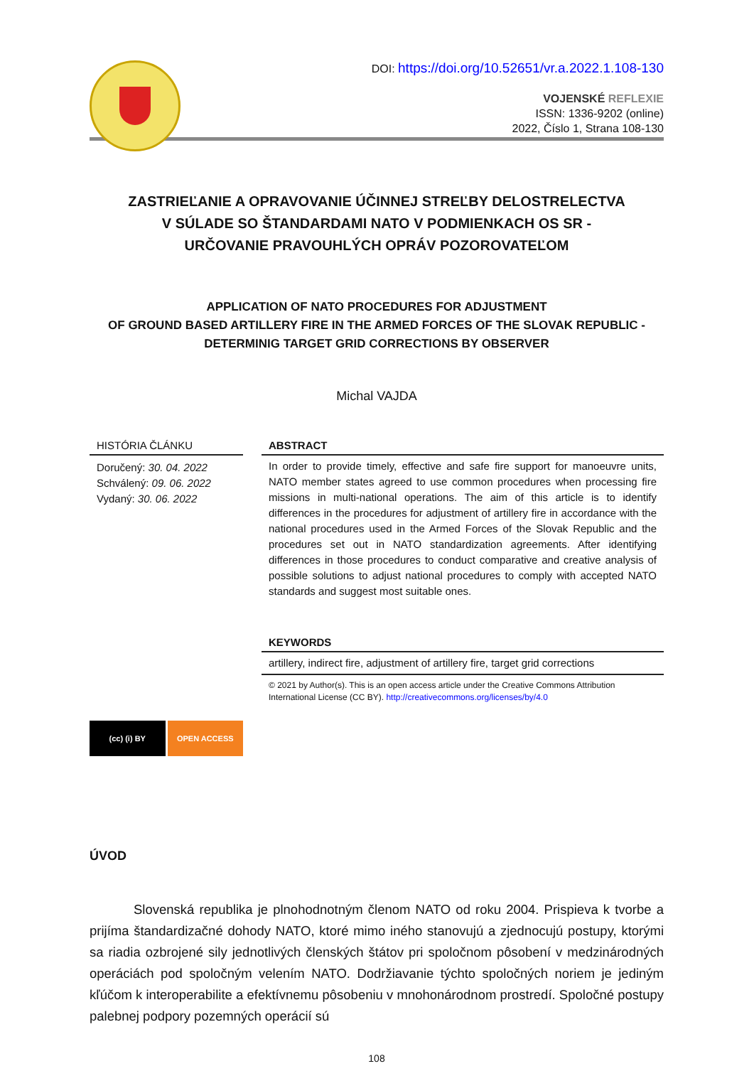DOI: https://doi.org/10.52651/vr.a.2022.1.108-130
VOJENSKÉ REFLEXIE
ISSN: 1336-9202 (online)
2022, Číslo 1, Strana 108-130
ZASTRIEĽANIE A OPRAVOVANIE ÚČINNEJ STREĽBY DELOSTRELECTVA
V SÚLADE SO ŠTANDARDAMI NATO V PODMIENKACH OS SR -
URČOVANIE PRAVOUHLÝCH OPRÁV POZOROVATEĽOM
APPLICATION OF NATO PROCEDURES FOR ADJUSTMENT
OF GROUND BASED ARTILLERY FIRE IN THE ARMED FORCES OF THE SLOVAK REPUBLIC -
DETERMINIG TARGET GRID CORRECTIONS BY OBSERVER
Michal VAJDA
HISTÓRIA ČLÁNKU
Doručený: 30. 04. 2022
Schválený: 09. 06. 2022
Vydaný: 30. 06. 2022
(cc) (i) BY OPEN ACCESS
ABSTRACT
In order to provide timely, effective and safe fire support for manoeuvre units, NATO member states agreed to use common procedures when processing fire missions in multi-national operations. The aim of this article is to identify differences in the procedures for adjustment of artillery fire in accordance with the national procedures used in the Armed Forces of the Slovak Republic and the procedures set out in NATO standardization agreements. After identifying differences in those procedures to conduct comparative and creative analysis of possible solutions to adjust national procedures to comply with accepted NATO standards and suggest most suitable ones.
KEYWORDS
artillery, indirect fire, adjustment of artillery fire, target grid corrections
© 2021 by Author(s). This is an open access article under the Creative Commons Attribution International License (CC BY). http://creativecommons.org/licenses/by/4.0
ÚVOD
Slovenská republika je plnohodnotným členom NATO od roku 2004. Prispieva k tvorbe a prijíma štandardizačné dohody NATO, ktoré mimo iného stanovujú a zjednocujú postupy, ktorými sa riadia ozbrojené sily jednotlivých členských štátov pri spoločnom pôsobení v medzinárodných operáciách pod spoločným velením NATO. Dodržiavanie týchto spoločných noriem je jediným kľúčom k interoperabilite a efektívnemu pôsobeniu v mnohonárodnom prostredí. Spoločné postupy palebnej podpory pozemných operácií sú
108